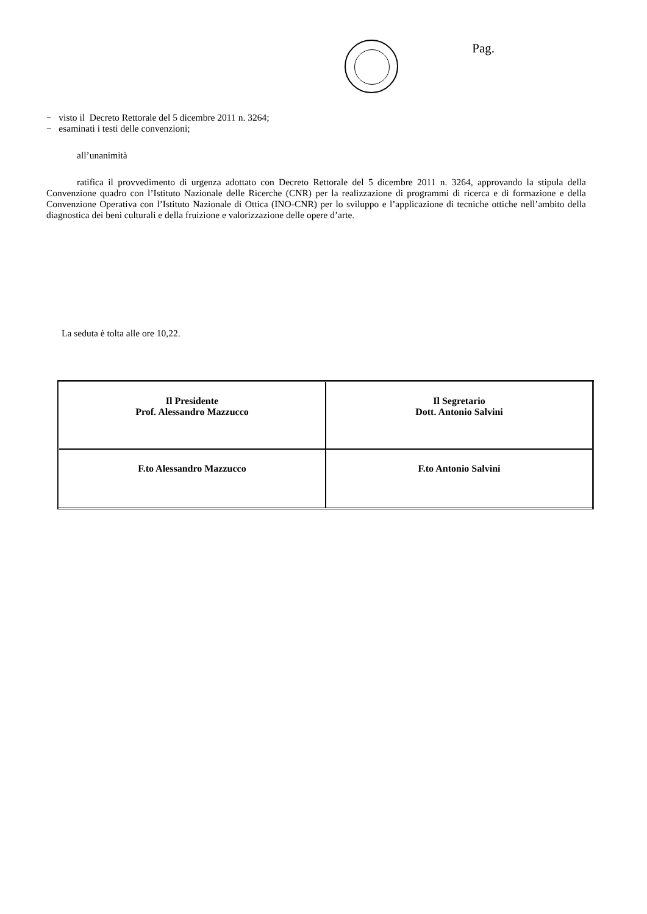Pag.
− visto il Decreto Rettorale del 5 dicembre 2011 n. 3264;
− esaminati i testi delle convenzioni;
all’unanimità
ratifica il provvedimento di urgenza adottato con Decreto Rettorale del 5 dicembre 2011 n. 3264, approvando la stipula della Convenzione quadro con l’Istituto Nazionale delle Ricerche (CNR) per la realizzazione di programmi di ricerca e di formazione e della Convenzione Operativa con l’Istituto Nazionale di Ottica (INO-CNR) per lo sviluppo e l’applicazione di tecniche ottiche nell’ambito della diagnostica dei beni culturali e della fruizione e valorizzazione delle opere d’arte.
La seduta è tolta alle ore 10,22.
| Il Presidente Prof. Alessandro Mazzucco | Il Segretario Dott. Antonio Salvini |
| F.to Alessandro Mazzucco | F.to Antonio Salvini |